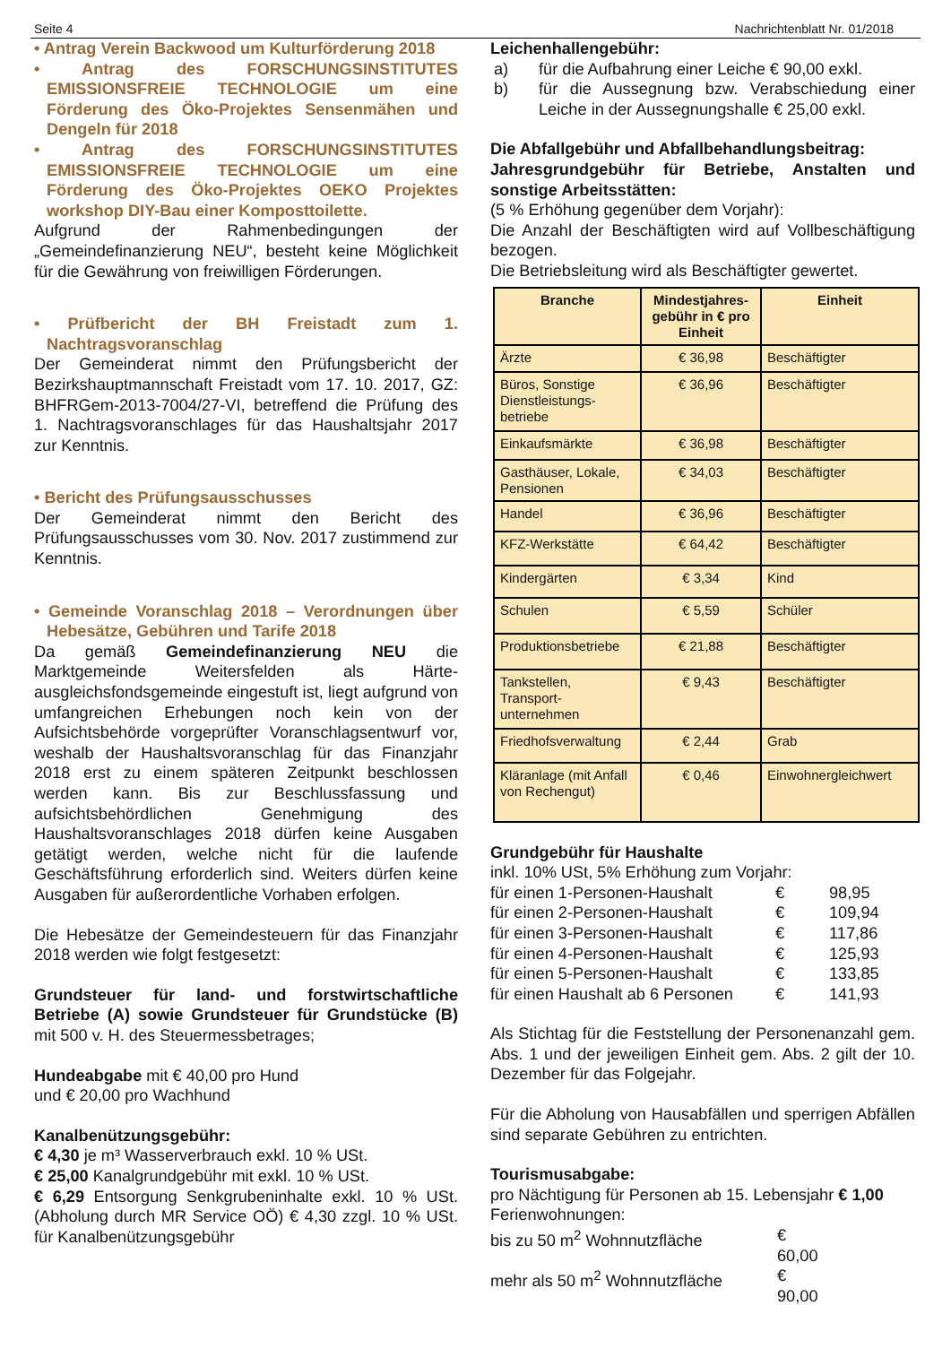Seite 4 Nachrichtenblatt Nr. 01/2018
• Antrag Verein Backwood um Kulturförderung 2018
• Antrag des FORSCHUNGSINSTITUTES EMISSIONSFREIE TECHNOLOGIE um eine Förderung des Öko-Projektes Sensenmähen und Dengeln für 2018
• Antrag des FORSCHUNGSINSTITUTES EMISSIONSFREIE TECHNOLOGIE um eine Förderung des Öko-Projektes OEKO Projektes workshop DIY-Bau einer Komposttoilette.
Aufgrund der Rahmenbedingungen der „Gemeindefinanzierung NEU“, besteht keine Möglichkeit für die Gewährung von freiwilligen Förderungen.
• Prüfbericht der BH Freistadt zum 1. Nachtragsvoranschlag
Der Gemeinderat nimmt den Prüfungsbericht der Bezirkshauptmannschaft Freistadt vom 17. 10. 2017, GZ: BHFRGem-2013-7004/27-VI, betreffend die Prüfung des 1. Nachtragsvoranschlages für das Haushaltsjahr 2017 zur Kenntnis.
• Bericht des Prüfungsausschusses
Der Gemeinderat nimmt den Bericht des Prüfungsausschusses vom 30. Nov. 2017 zustimmend zur Kenntnis.
• Gemeinde Voranschlag 2018 – Verordnungen über Hebesätze, Gebühren und Tarife 2018
Da gemäß Gemeindefinanzierung NEU die Marktgemeinde Weitersfelden als Härte-ausgleichsfondsgemeinde eingestuft ist, liegt aufgrund von umfangreichen Erhebungen noch kein von der Aufsichtsbehörde vorgeprüfter Voranschlagsentwurf vor, weshalb der Haushaltsvoranschlag für das Finanzjahr 2018 erst zu einem späteren Zeitpunkt beschlossen werden kann. Bis zur Beschlussfassung und aufsichtsbehördlichen Genehmigung des Haushaltsvoranschlages 2018 dürfen keine Ausgaben getätigt werden, welche nicht für die laufende Geschäftsführung erforderlich sind. Weiters dürfen keine Ausgaben für außerordentliche Vorhaben erfolgen.
Die Hebesätze der Gemeindesteuern für das Finanzjahr 2018 werden wie folgt festgesetzt:
Grundsteuer für land- und forstwirtschaftliche Betriebe (A) sowie Grundsteuer für Grundstücke (B) mit 500 v. H. des Steuermessbetrages;
Hundeabgabe mit € 40,00 pro Hund
und € 20,00 pro Wachhund
Kanalbenützungsgebühr:
€ 4,30 je m³ Wasserverbrauch exkl. 10 % USt.
€ 25,00 Kanalgrundgebühr mit exkl. 10 % USt.
€ 6,29 Entsorgung Senkgrubeninhalte exkl. 10 % USt. (Abholung durch MR Service OÖ) € 4,30 zzgl. 10 % USt. für Kanalbenützungsgebühr
Leichenhallengebühr:
a) für die Aufbahrung einer Leiche € 90,00 exkl.
b) für die Aussegnung bzw. Verabschiedung einer Leiche in der Aussegnungshalle € 25,00 exkl.
Die Abfallgebühr und Abfallbehandlungsbeitrag:
Jahresgrundgebühr für Betriebe, Anstalten und sonstige Arbeitsstätten:
(5 % Erhöhung gegenüber dem Vorjahr):
Die Anzahl der Beschäftigten wird auf Vollbeschäftigung bezogen.
Die Betriebsleitung wird als Beschäftigter gewertet.
| Branche | Mindestjahres-gebühr in € pro Einheit | Einheit |
| --- | --- | --- |
| Ärzte | € 36,98 | Beschäftigter |
| Büros, Sonstige Dienstleistungs-betriebe | € 36,96 | Beschäftigter |
| Einkaufsmärkte | € 36,98 | Beschäftigter |
| Gasthäuser, Lokale, Pensionen | € 34,03 | Beschäftigter |
| Handel | € 36,96 | Beschäftigter |
| KFZ-Werkstätte | € 64,42 | Beschäftigter |
| Kindergärten | € 3,34 | Kind |
| Schulen | € 5,59 | Schüler |
| Produktionsbetriebe | € 21,88 | Beschäftigter |
| Tankstellen, Transport-unternehmen | € 9,43 | Beschäftigter |
| Friedhofsverwaltung | € 2,44 | Grab |
| Kläranlage (mit Anfall von Rechengut) | € 0,46 | Einwohnergleichwert |
Grundgebühr für Haushalte
inkl. 10% USt, 5% Erhöhung zum Vorjahr:
für einen 1-Personen-Haushalt € 98,95
für einen 2-Personen-Haushalt € 109,94
für einen 3-Personen-Haushalt € 117,86
für einen 4-Personen-Haushalt € 125,93
für einen 5-Personen-Haushalt € 133,85
für einen Haushalt ab 6 Personen € 141,93
Als Stichtag für die Feststellung der Personenanzahl gem. Abs. 1 und der jeweiligen Einheit gem. Abs. 2 gilt der 10. Dezember für das Folgejahr.
Für die Abholung von Hausabfällen und sperrigen Abfällen sind separate Gebühren zu entrichten.
Tourismusabgabe:
pro Nächtigung für Personen ab 15. Lebensjahr € 1,00
Ferienwohnungen:
bis zu 50 m<sup>2</sup> Wohnnutzfläche € 60,00
mehr als 50 m<sup>2</sup> Wohnnutzfläche € 90,00